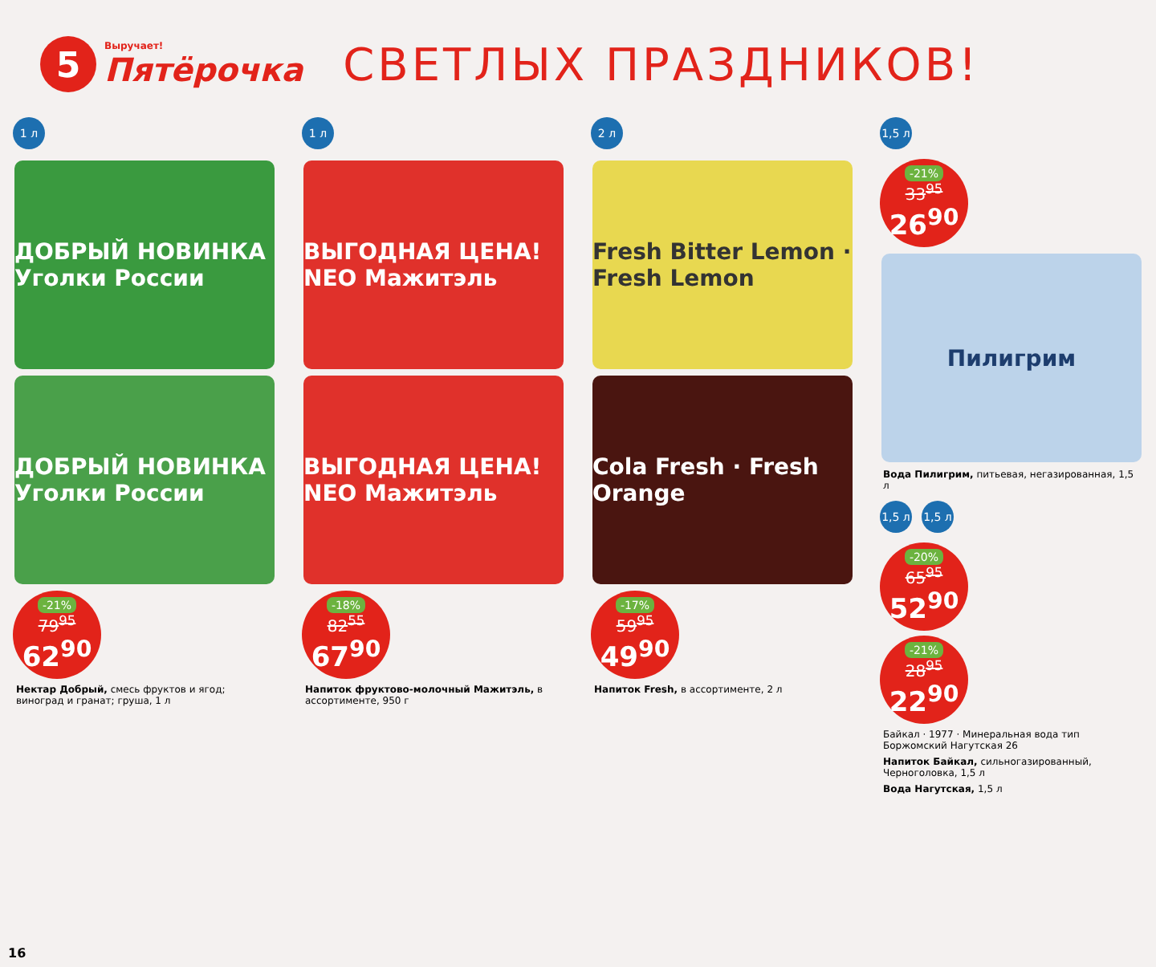5
Выручает!
Пятёрочка
СВЕТЛЫХ ПРАЗДНИКОВ!
1 л
ДОБРЫЙ НОВИНКА Уголки России
ДОБРЫЙ НОВИНКА Уголки России
-21%
79<sup>95</sup>
62<sup>90</sup>
Нектар Добрый, смесь фруктов и ягод; виноград и гранат; груша, 1 л
1 л
ВЫГОДНАЯ ЦЕНА! NEO Мажитэль
ВЫГОДНАЯ ЦЕНА! NEO Мажитэль
-18%
82<sup>55</sup>
67<sup>90</sup>
Напиток фруктово-молочный Мажитэль, в ассортименте, 950 г
2 л
Fresh Bitter Lemon · Fresh Lemon
Cola Fresh · Fresh Orange
-17%
59<sup>95</sup>
49<sup>90</sup>
Напиток Fresh, в ассортименте, 2 л
1,5 л
-21%
33<sup>95</sup>
26<sup>90</sup>
Пилигрим
Вода Пилигрим, питьевая, негазированная, 1,5 л
1,5 л 1,5 л
-20%
65<sup>95</sup>
52<sup>90</sup>
-21%
28<sup>95</sup>
22<sup>90</sup>
Байкал · 1977 · Минеральная вода тип Боржомский Нагутская 26
Напиток Байкал, сильногазированный, Черноголовка, 1,5 л
Вода Нагутская, 1,5 л
16